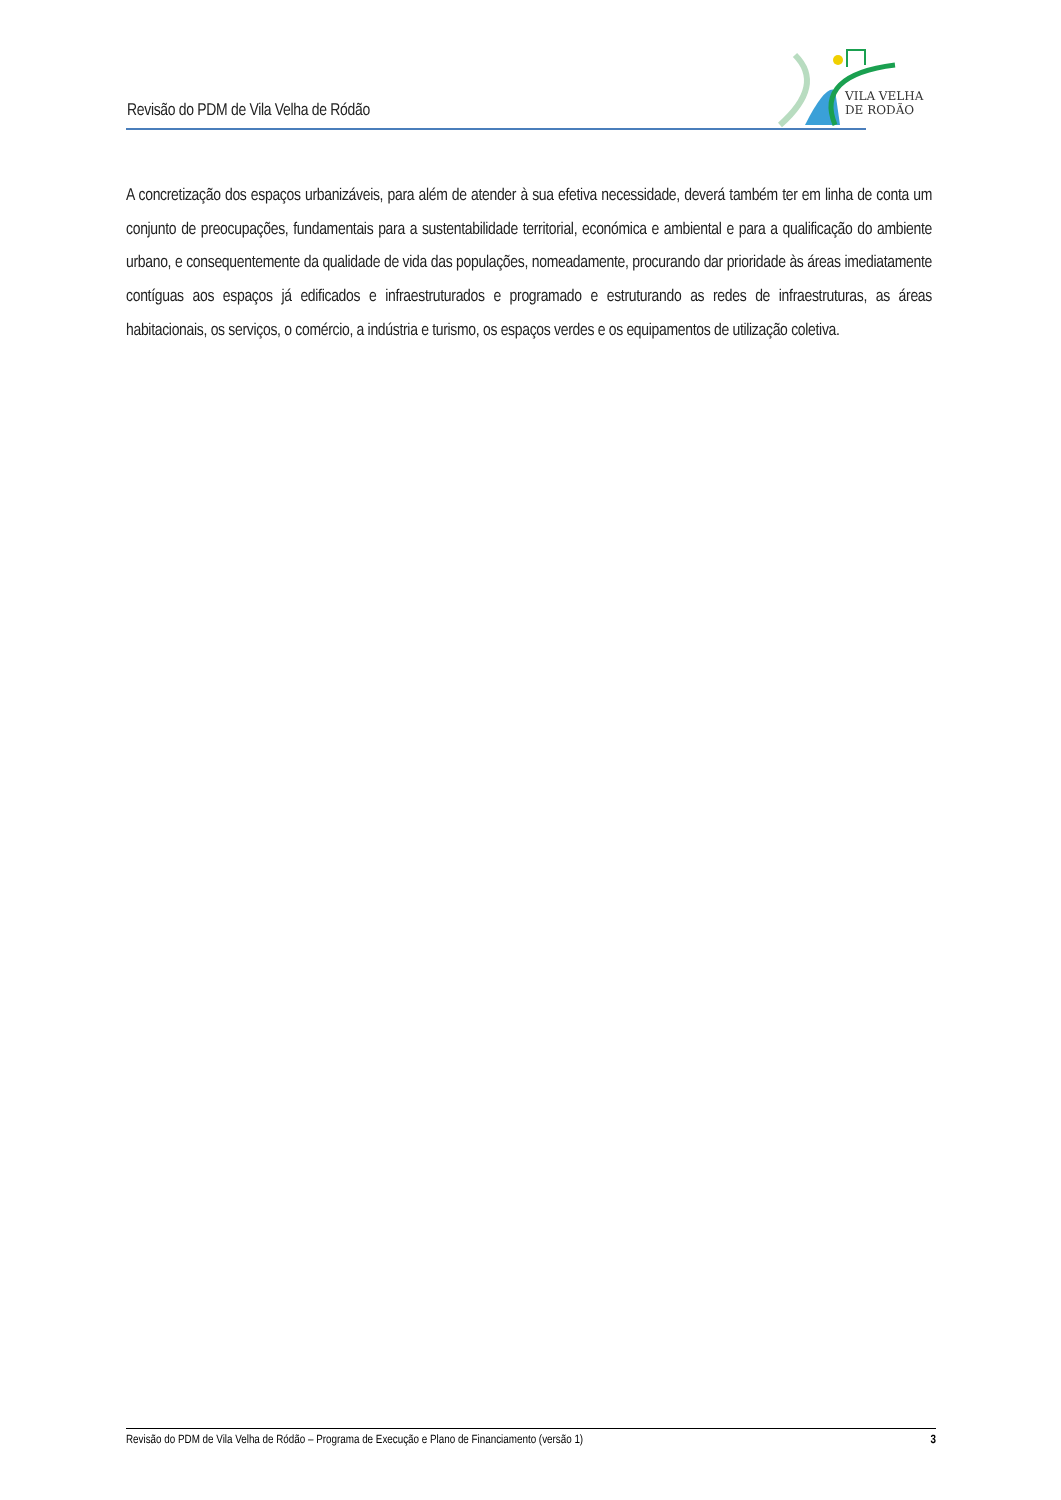Revisão do PDM de Vila Velha de Ródão
VILA VELHA
DE RODÃO
A concretização dos espaços urbanizáveis, para além de atender à sua efetiva necessidade, deverá também ter em linha de conta um conjunto de preocupações, fundamentais para a sustentabilidade territorial, económica e ambiental e para a qualificação do ambiente urbano, e consequentemente da qualidade de vida das populações, nomeadamente, procurando dar prioridade às áreas imediatamente contíguas aos espaços já edificados e infraestruturados e programado e estruturando as redes de infraestruturas, as áreas habitacionais, os serviços, o comércio, a indústria e turismo, os espaços verdes e os equipamentos de utilização coletiva.
Revisão do PDM de Vila Velha de Ródão – Programa de Execução e Plano de Financiamento (versão 1) 3